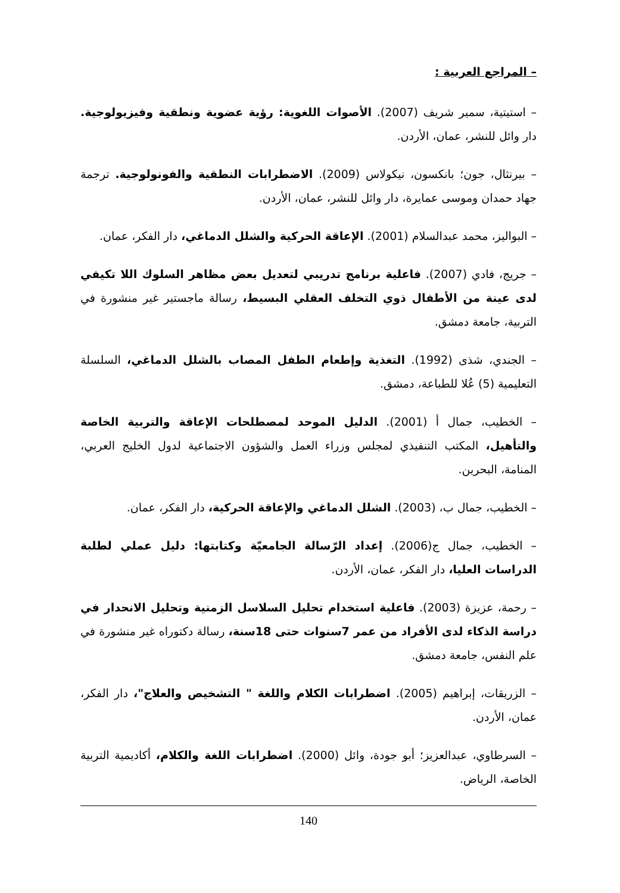– المراجع العربية :
– استيتية، سمير شريف (2007). الأصوات اللغوية: رؤية عضوية ونطقية وفيزيولوجية. دار وائل للنشر، عمان، الأردن.
– بيرنثال، جون؛ بانكسون، نيكولاس (2009). الاضطرابات النطقية والفونولوجية. ترجمة جهاد حمدان وموسى عمايرة، دار وائل للنشر، عمان، الأردن.
– البواليز، محمد عبدالسلام (2001). الإعاقة الحركية والشلل الدماغي، دار الفكر، عمان.
– جريج، فادي (2007). فاعلية برنامج تدريبي لتعديل بعض مظاهر السلوك اللا تكيفي لدى عينة من الأطفال ذوي التخلف العقلي البسيط، رسالة ماجستير غير منشورة في التربية، جامعة دمشق.
– الجندي، شذى (1992). التغذية وإطعام الطفل المصاب بالشلل الدماغي، السلسلة التعليمية (5) عُلا للطباعة، دمشق.
– الخطيب، جمال أ (2001). الدليل الموحد لمصطلحات الإعاقة والتربية الخاصة والتأهيل، المكتب التنفيذي لمجلس وزراء العمل والشؤون الاجتماعية لدول الخليج العربي، المنامة، البحرين.
– الخطيب، جمال ب، (2003). الشلل الدماغي والإعاقة الحركية، دار الفكر، عمان.
– الخطيب، جمال ج(2006). إعداد الرّسالة الجامعيّة وكتابتها: دليل عملي لطلبة الدراسات العليا، دار الفكر، عمان، الأردن.
– رحمة، عزيزة (2003). فاعلية استخدام تحليل السلاسل الزمنية وتحليل الانحدار في دراسة الذكاء لدى الأفراد من عمر 7سنوات حتى 18سنة، رسالة دكتوراه غير منشورة في علم النفس، جامعة دمشق.
– الزريقات، إبراهيم (2005). اضطرابات الكلام واللغة " التشخيص والعلاج"، دار الفكر، عمان، الأردن.
– السرطاوي، عبدالعزيز؛ أبو جودة، وائل (2000). اضطرابات اللغة والكلام، أكاديمية التربية الخاصة، الرياض.
140